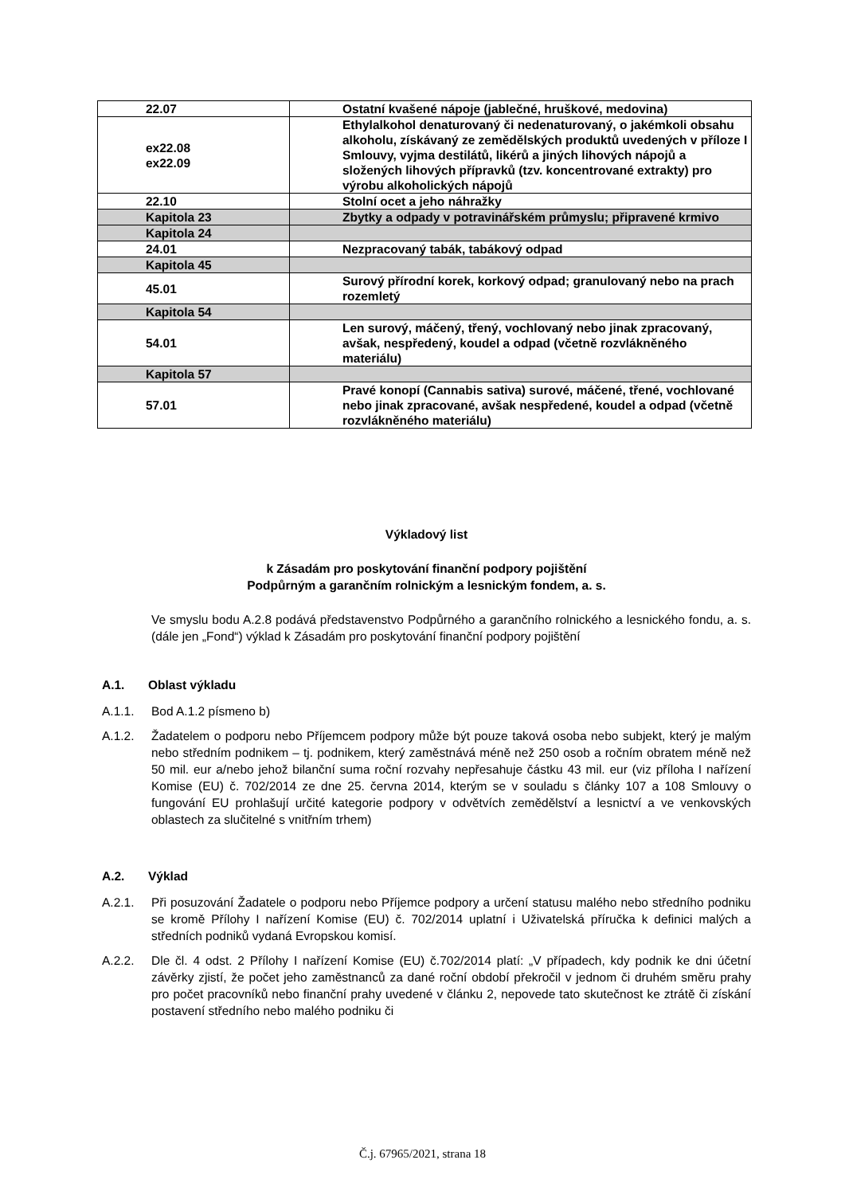| 22.07 | Ostatní kvašené nápoje (jablečné, hruškové, medovina) |
| ex22.08 ex22.09 | Ethylalkohol denaturovaný či nedenaturovaný, o jakémkoli obsahu alkoholu, získávaný ze zemědělských produktů uvedených v příloze I Smlouvy, vyjma destilátů, likérů a jiných lihových nápojů a složených lihových přípravků (tzv. koncentrované extrakty) pro výrobu alkoholických nápojů |
| 22.10 | Stolní ocet a jeho náhražky |
| Kapitola 23 | Zbytky a odpady v potravinářském průmyslu; připravené krmivo |
| Kapitola 24 | |
| 24.01 | Nezpracovaný tabák, tabákový odpad |
| Kapitola 45 | |
| 45.01 | Surový přírodní korek, korkový odpad; granulovaný nebo na prach rozemletý |
| Kapitola 54 | |
| 54.01 | Len surový, máčený, třený, vochlovaný nebo jinak zpracovaný, avšak, nespředený, koudel a odpad (včetně rozvlákněného materiálu) |
| Kapitola 57 | |
| 57.01 | Pravé konopí (Cannabis sativa) surové, máčené, třené, vochlované nebo jinak zpracované, avšak nespředené, koudel a odpad (včetně rozvlákněného materiálu) |
Výkladový list
k Zásadám pro poskytování finanční podpory pojištění
Podpůrným a garančním rolnickým a lesnickým fondem, a. s.
Ve smyslu bodu A.2.8 podává představenstvo Podpůrného a garančního rolnického a lesnického fondu, a. s. (dále jen „Fond“) výklad k Zásadám pro poskytování finanční podpory pojištění
A.1. Oblast výkladu
A.1.1. Bod A.1.2 písmeno b)
A.1.2. Žadatelem o podporu nebo Příjemcem podpory může být pouze taková osoba nebo subjekt, který je malým nebo středním podnikem – tj. podnikem, který zaměstnává méně než 250 osob a ročním obratem méně než 50 mil. eur a/nebo jehož bilanční suma roční rozvahy nepřesahuje částku 43 mil. eur (viz příloha I nařízení Komise (EU) č. 702/2014 ze dne 25. června 2014, kterým se v souladu s články 107 a 108 Smlouvy o fungování EU prohlašují určité kategorie podpory v odvětvích zemědělství a lesnictví a ve venkovských oblastech za slučitelné s vnitřním trhem)
A.2. Výklad
A.2.1. Při posuzování Žadatele o podporu nebo Příjemce podpory a určení statusu malého nebo středního podniku se kromě Přílohy I nařízení Komise (EU) č. 702/2014 uplatní i Uživatelská příručka k definici malých a středních podniků vydaná Evropskou komisí.
A.2.2. Dle čl. 4 odst. 2 Přílohy I nařízení Komise (EU) č.702/2014 platí: „V případech, kdy podnik ke dni účetní závěrky zjistí, že počet jeho zaměstnanců za dané roční období překročil v jednom či druhém směru prahy pro počet pracovníků nebo finanční prahy uvedené v článku 2, nepovede tato skutečnost ke ztrátě či získání postavení středního nebo malého podniku či
Č.j. 67965/2021, strana 18